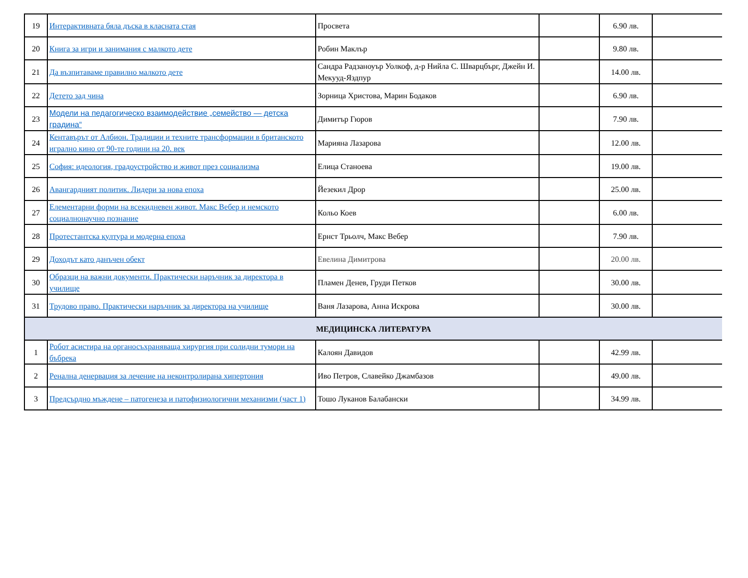| 19 | Интерактивната бяла дъска в класната стая | Просвета | | 6.90 лв. | |
| 20 | Книга за игри и занимания с малкото дете | Робин Маклър | | 9.80 лв. | |
| 21 | Да възпитаваме правилно малкото дете | Сандра Радзаноуър Уолкоф, д-р Нийла С. Шварцбърг, Джейн И. Мекууд-Яздпур | | 14.00 лв. | |
| 22 | Детето зад чина | Зорница Христова, Марин Бодаков | | 6.90 лв. | |
| 23 | Модели на педагогическо взаимодействие „семейство — детска градина“ | Димитър Гюров | | 7.90 лв. | |
| 24 | Кентавърът от Албион. Традиции и техните трансформации в британското игрално кино от 90-те години на 20. век | Марияна Лазарова | | 12.00 лв. | |
| 25 | София: идеология, градоустройство и живот през социализма | Елица Станоева | | 19.00 лв. | |
| 26 | Авангардният политик. Лидери за нова епоха | Йезекил Дрор | | 25.00 лв. | |
| 27 | Елементарни форми на всекидневен живот. Макс Вебер и немското социалнонаучно познание | Кольо Коев | | 6.00 лв. | |
| 28 | Протестантска култура и модерна епоха | Ернст Трьолч, Макс Вебер | | 7.90 лв. | |
| 29 | Доходът като данъчен обект | Евелина Димитрова | | 20.00 лв. | |
| 30 | Образци на важни документи. Практически наръчник за директора в училище | Пламен Денев, Груди Петков | | 30.00 лв. | |
| 31 | Трудово право. Практически наръчник за директора на училище | Ваня Лазарова, Анна Искрова | | 30.00 лв. | |
| МЕДИЦИНСКА ЛИТЕРАТУРА | | | | | |
| 1 | Робот асистира на органосъхраняваща хирургия при солидни тумори на бъбрека | Калоян Давидов | | 42.99 лв. | |
| 2 | Ренална денервация за лечение на неконтролирана хипертония | Иво Петров, Славейко Джамбазов | | 49.00 лв. | |
| 3 | Предсърдно мъждене – патогенеза и патофизиологични механизми (част 1) | Тошо Луканов Балабански | | 34.99 лв. | |